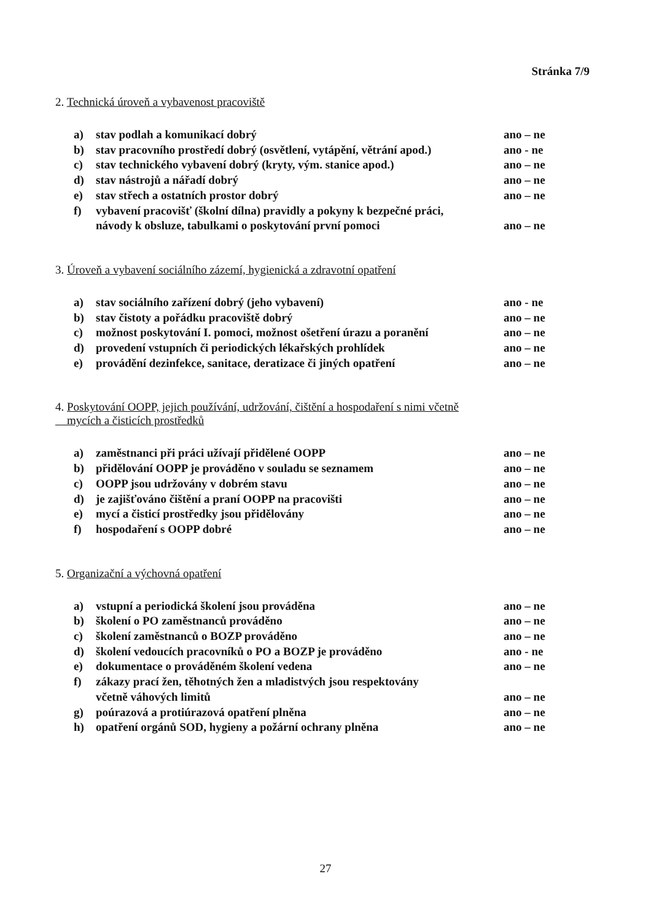Stránka 7/9
2. Technická úroveň a vybavenost pracoviště
a) stav podlah a komunikací dobrý ano – ne
b) stav pracovního prostředí dobrý (osvětlení, vytápění, větrání apod.) ano - ne
c) stav technického vybavení dobrý (kryty, vým. stanice apod.) ano – ne
d) stav nástrojů a nářadí dobrý ano – ne
e) stav střech a ostatních prostor dobrý ano – ne
f) vybavení pracovišť (školní dílna) pravidly a pokyny k bezpečné práci,
návody k obsluze, tabulkami o poskytování první pomoci
ano – ne
3. Úroveň a vybavení sociálního zázemí, hygienická a zdravotní opatření
a) stav sociálního zařízení dobrý (jeho vybavení) ano - ne
b) stav čistoty a pořádku pracoviště dobrý ano – ne
c) možnost poskytování I. pomoci, možnost ošetření úrazu a poranění ano – ne
d) provedení vstupních či periodických lékařských prohlídek ano – ne
e) provádění dezinfekce, sanitace, deratizace či jiných opatření ano – ne
4. Poskytování OOPP, jejich používání, udržování, čištění a hospodaření s nimi včetně
mycích a čisticích prostředků
a) zaměstnanci při práci užívají přidělené OOPP ano – ne
b) přidělování OOPP je prováděno v souladu se seznamem ano – ne
c) OOPP jsou udržovány v dobrém stavu ano – ne
d) je zajišťováno čištění a praní OOPP na pracovišti ano – ne
e) mycí a čisticí prostředky jsou přidělovány ano – ne
f) hospodaření s OOPP dobré ano – ne
5. Organizační a výchovná opatření
a) vstupní a periodická školení jsou prováděna ano – ne
b) školení o PO zaměstnanců prováděno ano – ne
c) školení zaměstnanců o BOZP prováděno ano – ne
d) školení vedoucích pracovníků o PO a BOZP je prováděno ano - ne
e) dokumentace o prováděném školení vedena ano – ne
f) zákazy prací žen, těhotných žen a mladistvých jsou respektovány
včetně váhových limitů
ano – ne
g) poúrazová a protiúrazová opatření plněna ano – ne
h) opatření orgánů SOD, hygieny a požární ochrany plněna ano – ne
27